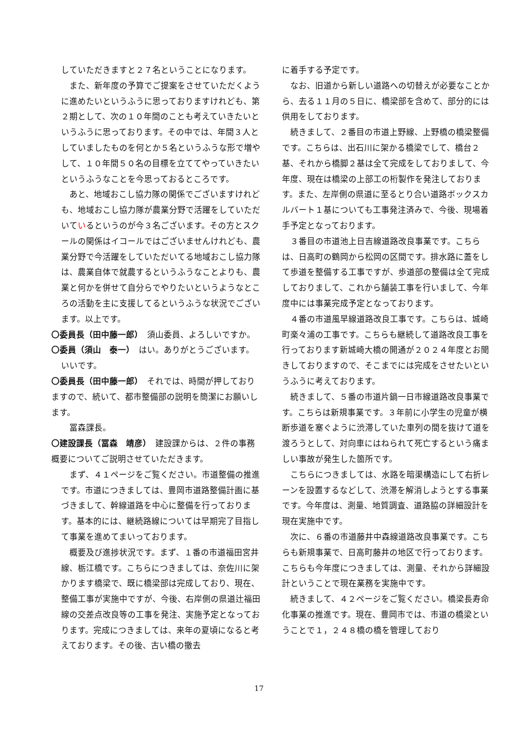していただきますと２７名ということになります。
　また、新年度の予算でご提案をさせていただくように進めたいというふうに思っておりますけれども、第２期として、次の１０年間のことも考えていきたいというふうに思っております。その中では、年間３人としていましたものを何とか５名というふうな形で増やして、１０年間５０名の目標を立ててやっていきたいというふうなことを今思っておるところです。
　あと、地域おこし協力隊の関係でございますけれども、地域おこし協力隊が農業分野で活躍をしていただいているというのが今３名ございます。その方とスクールの関係はイコールではございませんけれども、農業分野で今活躍をしていただいてる地域おこし協力隊は、農業自体で就農するというふうなことよりも、農業と何かを併せて自分らでやりたいというようなところの活動を主に支援してるというふうな状況でございます。以上です。
〇委員長（田中藤一郎）　須山委員、よろしいですか。
〇委員（須山　泰一）　はい。ありがとうございます。
いいです。
〇委員長（田中藤一郎）　それでは、時間が押しておりますので、続いて、都市整備部の説明を簡潔にお願いします。
　冨森課長。
〇建設課長（冨森　靖彦）　建設課からは、２件の事務概要についてご説明させていただきます。
　まず、４１ページをご覧ください。市道整備の推進です。市道につきましては、豊岡市道路整備計画に基づきまして、幹線道路を中心に整備を行っております。基本的には、継続路線については早期完了目指して事業を進めてまいっております。
　概要及び進捗状況です。まず、１番の市道福田宮井線、栃江橋です。こちらにつきましては、奈佐川に架かります橋梁で、既に橋梁部は完成しており、現在、整備工事が実施中ですが、今後、右岸側の県道辻福田線の交差点改良等の工事を発注、実施予定となっております。完成につきましては、来年の夏頃になると考えております。その後、古い橋の撤去
に着手する予定です。
　なお、旧道から新しい道路への切替えが必要なことから、去る１１月の５日に、橋梁部を含めて、部分的には供用をしております。
　続きまして、２番目の市道上野線、上野橋の橋梁整備です。こちらは、出石川に架かる橋梁でして、橋台２基、それから橋脚２基は全て完成をしておりまして、今年度、現在は橋梁の上部工の桁製作を発注しております。また、左岸側の県道に至るとり合い道路ボックスカルバート１基についても工事発注済みで、今後、現場着手予定となっております。
　３番目の市道池上日吉線道路改良事業です。こちらは、日高町の鶴岡から松岡の区間です。排水路に蓋をして歩道を整備する工事ですが、歩道部の整備は全て完成しておりまして、これから舗装工事を行いまして、今年度中には事業完成予定となっております。
　４番の市道風早線道路改良工事です。こちらは、城崎町楽々浦の工事です。こちらも継続して道路改良工事を行っております新城崎大橋の開通が２０２４年度とお聞きしておりますので、そこまでには完成をさせたいというふうに考えております。
　続きまして、５番の市道片鍋一日市線道路改良事業です。こちらは新規事業です。３年前に小学生の児童が横断歩道を塞ぐように渋滞していた車列の間を抜けて道を渡ろうとして、対向車にはねられて死亡するという痛ましい事故が発生した箇所です。
　こちらにつきましては、水路を暗渠構造にして右折レーンを設置するなどして、渋滞を解消しようとする事業です。今年度は、測量、地質調査、道路脇の詳細設計を現在実施中です。
　次に、６番の市道藤井中森線道路改良事業です。こちらも新規事業で、日高町藤井の地区で行っております。こちらも今年度につきましては、測量、それから詳細設計ということで現在業務を実施中です。
　続きまして、４２ページをご覧ください。橋梁長寿命化事業の推進です。現在、豊岡市では、市道の橋梁ということで１，２４８橋の橋を管理しており
17